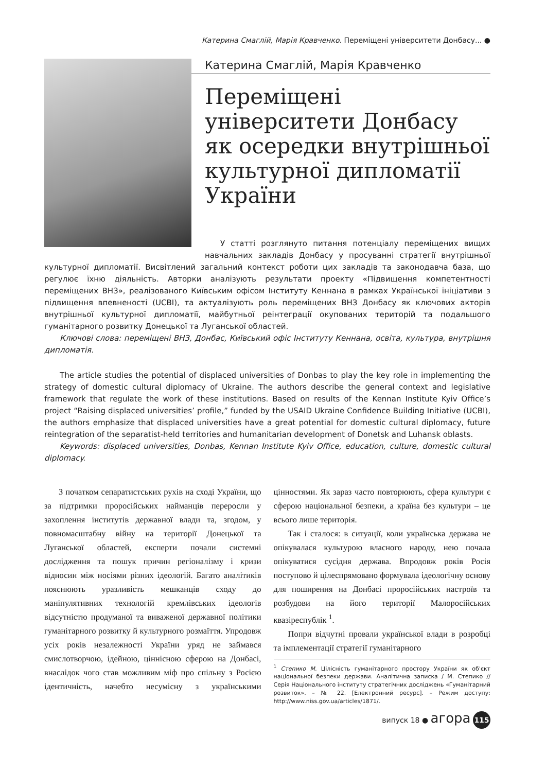Катерина Смаглій, Марія Кравченко. Переміщені університети Донбасу... ●
Катерина Смаглій, Марія Кравченко
Переміщені університети Донбасу як осередки внутрішньої культурної дипломатії України
У статті розглянуто питання потенціалу переміщених вищих навчальних закладів Донбасу у просуванні стратегії внутрішньої культурної дипломатії. Висвітлений загальний контекст роботи цих закладів та законодавча база, що регулює їхню діяльність. Авторки аналізують результати проекту «Підвищення компетентності переміщених ВНЗ», реалізованого Київським офісом Інституту Кеннана в рамках Української ініціативи з підвищення впевненості (UCBI), та актуалізують роль переміщених ВНЗ Донбасу як ключових акторів внутрішньої культурної дипломатії, майбутньої реінтеграції окупованих територій та подальшого гуманітарного розвитку Донецької та Луганської областей.
Ключові слова: переміщені ВНЗ, Донбас, Київський офіс Інституту Кеннана, освіта, культура, внутрішня дипломатія.
The article studies the potential of displaced universities of Donbas to play the key role in implementing the strategy of domestic cultural diplomacy of Ukraine. The authors describe the general context and legislative framework that regulate the work of these institutions. Based on results of the Kennan Institute Kyiv Office’s project “Raising displaced universities’ profile,” funded by the USAID Ukraine Confidence Building Initiative (UCBI), the authors emphasize that displaced universities have a great potential for domestic cultural diplomacy, future reintegration of the separatist-held territories and humanitarian development of Donetsk and Luhansk oblasts.
Keywords: displaced universities, Donbas, Kennan Institute Kyiv Office, education, culture, domestic cultural diplomacy.
З початком сепаратистських рухів на сході України, що за підтримки проросійських найманців переросли у захоплення інститутів державної влади та, згодом, у повномасштабну війну на території Донецької та Луганської областей, експерти почали системні дослідження та пошук причин регіоналізму і кризи відносин між носіями різних ідеологій. Багато аналітиків пояснюють уразливість мешканців сходу до маніпулятивних технологій кремлівських ідеологів відсутністю продуманої та виваженої державної політики гуманітарного розвитку й культурного розмаїття. Упродовж усіх років незалежності України уряд не займався смислотворчою, ідейною, ціннісною сферою на Донбасі, внаслідок чого став можливим міф про спільну з Росією ідентичність, начебто несумісну з українськими цінностями. Як зараз часто повторюють, сфера культури є сферою національної безпеки, а країна без культури – це всього лише територія.
Так і сталося: в ситуації, коли українська держава не опікувалася культурою власного народу, нею почала опікуватися сусідня держава. Впродовж років Росія поступово й цілеспрямовано формувала ідеологічну основу для поширення на Донбасі проросійських настроїв та розбудови на його території Малоросійських квазіреспублік <sup>1</sup>.
Попри відчутні провали української влади в розробці та імплементації стратегії гуманітарного
<sup>1</sup> Степико М. Цілісність гуманітарного простору України як об'єкт національної безпеки держави. Аналітична записка / М. Степико // Серія Національного інституту стратегічних досліджень «Гуманітарний розвиток». – № 22. [Електронний ресурс]. – Режим доступу: http://www.niss.gov.ua/articles/1871/.
випуск 18 ● агора 115